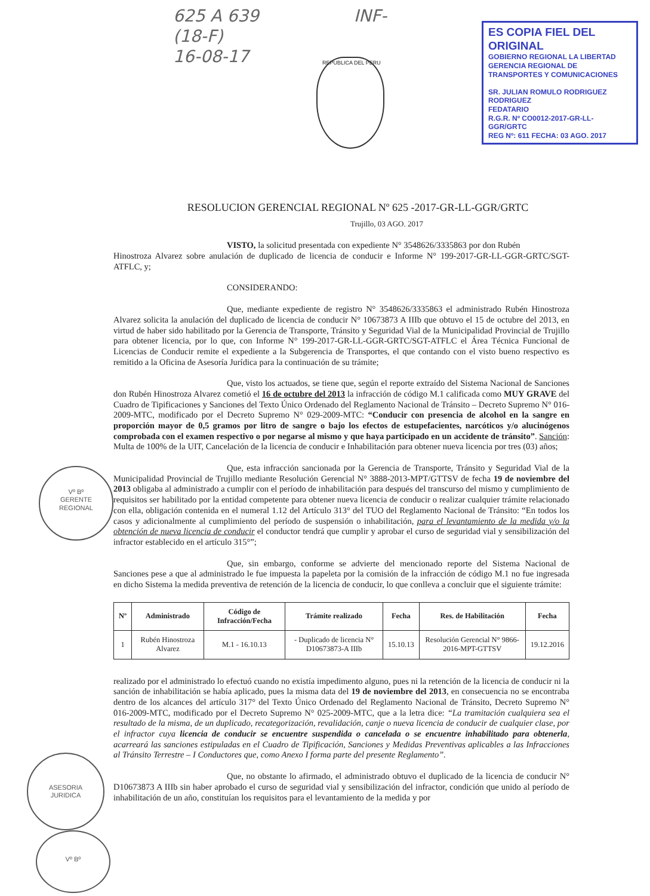625 A 639
(18-F)
16-08-17
INF-
ES COPIA FIEL DEL ORIGINAL
GOBIERNO REGIONAL LA LIBERTAD
GERENCIA REGIONAL DE TRANSPORTES Y COMUNICACIONES
SR. JULIAN ROMULO RODRIGUEZ RODRIGUEZ
FEDATARIO
R.G.R. Nº CO0012-2017-GR-LL-GGR/GRTC
REG Nº: 611 FECHA: 03 AGO. 2017
REPUBLICA DEL PERU
RESOLUCION GERENCIAL REGIONAL Nº 625 -2017-GR-LL-GGR/GRTC
Trujillo, 03 AGO. 2017
VISTO, la solicitud presentada con expediente N° 3548626/3335863 por don Rubén
Hinostroza Alvarez sobre anulación de duplicado de licencia de conducir e Informe N° 199-2017-GR-LL-GGR-GRTC/SGT-ATFLC, y;
CONSIDERANDO:
Que, mediante expediente de registro N° 3548626/3335863 el administrado Rubén Hinostroza Alvarez solicita la anulación del duplicado de licencia de conducir N° 10673873 A IIIb que obtuvo el 15 de octubre del 2013, en virtud de haber sido habilitado por la Gerencia de Transporte, Tránsito y Seguridad Vial de la Municipalidad Provincial de Trujillo para obtener licencia, por lo que, con Informe N° 199-2017-GR-LL-GGR-GRTC/SGT-ATFLC el Área Técnica Funcional de Licencias de Conducir remite el expediente a la Subgerencia de Transportes, el que contando con el visto bueno respectivo es remitido a la Oficina de Asesoría Jurídica para la continuación de su trámite;
Que, visto los actuados, se tiene que, según el reporte extraído del Sistema Nacional de Sanciones don Rubén Hinostroza Alvarez cometió el 16 de octubre del 2013 la infracción de código M.1 calificada como MUY GRAVE del Cuadro de Tipificaciones y Sanciones del Texto Único Ordenado del Reglamento Nacional de Tránsito – Decreto Supremo N° 016-2009-MTC, modificado por el Decreto Supremo N° 029-2009-MTC: “Conducir con presencia de alcohol en la sangre en proporción mayor de 0,5 gramos por litro de sangre o bajo los efectos de estupefacientes, narcóticos y/o alucinógenos comprobada con el examen respectivo o por negarse al mismo y que haya participado en un accidente de tránsito”. Sanción: Multa de 100% de la UIT, Cancelación de la licencia de conducir e Inhabilitación para obtener nueva licencia por tres (03) años;
Que, esta infracción sancionada por la Gerencia de Transporte, Tránsito y Seguridad Vial de la Municipalidad Provincial de Trujillo mediante Resolución Gerencial N° 3888-2013-MPT/GTTSV de fecha 19 de noviembre del 2013 obligaba al administrado a cumplir con el período de inhabilitación para después del transcurso del mismo y cumplimiento de requisitos ser habilitado por la entidad competente para obtener nueva licencia de conducir o realizar cualquier trámite relacionado con ella, obligación contenida en el numeral 1.12 del Artículo 313° del TUO del Reglamento Nacional de Tránsito: “En todos los casos y adicionalmente al cumplimiento del período de suspensión o inhabilitación, para el levantamiento de la medida y/o la obtención de nueva licencia de conducir el conductor tendrá que cumplir y aprobar el curso de seguridad vial y sensibilización del infractor establecido en el artículo 315°”;
Que, sin embargo, conforme se advierte del mencionado reporte del Sistema Nacional de Sanciones pese a que al administrado le fue impuesta la papeleta por la comisión de la infracción de código M.1 no fue ingresada en dicho Sistema la medida preventiva de retención de la licencia de conducir, lo que conlleva a concluir que el siguiente trámite:
| Nº | Administrado | Código de Infracción/Fecha | Trámite realizado | Fecha | Res. de Habilitación | Fecha |
| --- | --- | --- | --- | --- | --- | --- |
| 1 | Rubén Hinostroza Alvarez | M.1 - 16.10.13 | - Duplicado de licencia N° D10673873-A IIIb | 15.10.13 | Resolución Gerencial N° 9866-2016-MPT-GTTSV | 19.12.2016 |
realizado por el administrado lo efectuó cuando no existía impedimento alguno, pues ni la retención de la licencia de conducir ni la sanción de inhabilitación se había aplicado, pues la misma data del 19 de noviembre del 2013, en consecuencia no se encontraba dentro de los alcances del artículo 317° del Texto Único Ordenado del Reglamento Nacional de Tránsito, Decreto Supremo N° 016-2009-MTC, modificado por el Decreto Supremo N° 025-2009-MTC, que a la letra dice: “La tramitación cualquiera sea el resultado de la misma, de un duplicado, recategorización, revalidación, canje o nueva licencia de conducir de cualquier clase, por el infractor cuya licencia de conducir se encuentre suspendida o cancelada o se encuentre inhabilitado para obtenerla, acarreará las sanciones estipuladas en el Cuadro de Tipificación, Sanciones y Medidas Preventivas aplicables a las Infracciones al Tránsito Terrestre – I Conductores que, como Anexo I forma parte del presente Reglamento”.
Que, no obstante lo afirmado, el administrado obtuvo el duplicado de la licencia de conducir N° D10673873 A IIIb sin haber aprobado el curso de seguridad vial y sensibilización del infractor, condición que unido al período de inhabilitación de un año, constituían los requisitos para el levantamiento de la medida y por
Vº Bº
GERENTE
REGIONAL
ASESORIA
JURIDICA
Vº Bº